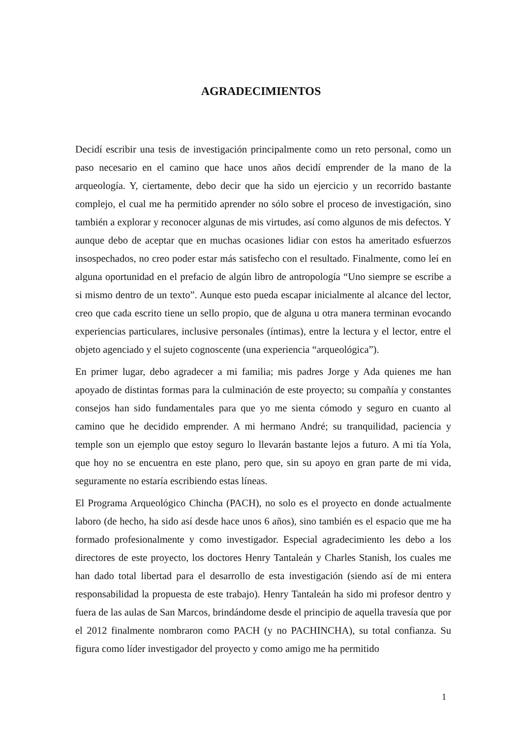AGRADECIMIENTOS
Decidí escribir una tesis de investigación principalmente como un reto personal, como un paso necesario en el camino que hace unos años decidí emprender de la mano de la arqueología. Y, ciertamente, debo decir que ha sido un ejercicio y un recorrido bastante complejo, el cual me ha permitido aprender no sólo sobre el proceso de investigación, sino también a explorar y reconocer algunas de mis virtudes, así como algunos de mis defectos. Y aunque debo de aceptar que en muchas ocasiones lidiar con estos ha ameritado esfuerzos insospechados, no creo poder estar más satisfecho con el resultado. Finalmente, como leí en alguna oportunidad en el prefacio de algún libro de antropología “Uno siempre se escribe a si mismo dentro de un texto”. Aunque esto pueda escapar inicialmente al alcance del lector, creo que cada escrito tiene un sello propio, que de alguna u otra manera terminan evocando experiencias particulares, inclusive personales (íntimas), entre la lectura y el lector, entre el objeto agenciado y el sujeto cognoscente (una experiencia “arqueológica”).
En primer lugar, debo agradecer a mi familia; mis padres Jorge y Ada quienes me han apoyado de distintas formas para la culminación de este proyecto; su compañía y constantes consejos han sido fundamentales para que yo me sienta cómodo y seguro en cuanto al camino que he decidido emprender. A mi hermano André; su tranquilidad, paciencia y temple son un ejemplo que estoy seguro lo llevarán bastante lejos a futuro. A mi tía Yola, que hoy no se encuentra en este plano, pero que, sin su apoyo en gran parte de mi vida, seguramente no estaría escribiendo estas líneas.
El Programa Arqueológico Chincha (PACH), no solo es el proyecto en donde actualmente laboro (de hecho, ha sido así desde hace unos 6 años), sino también es el espacio que me ha formado profesionalmente y como investigador. Especial agradecimiento les debo a los directores de este proyecto, los doctores Henry Tantaleán y Charles Stanish, los cuales me han dado total libertad para el desarrollo de esta investigación (siendo así de mi entera responsabilidad la propuesta de este trabajo). Henry Tantaleán ha sido mi profesor dentro y fuera de las aulas de San Marcos, brindándome desde el principio de aquella travesía que por el 2012 finalmente nombraron como PACH (y no PACHINCHA), su total confianza. Su figura como líder investigador del proyecto y como amigo me ha permitido
1